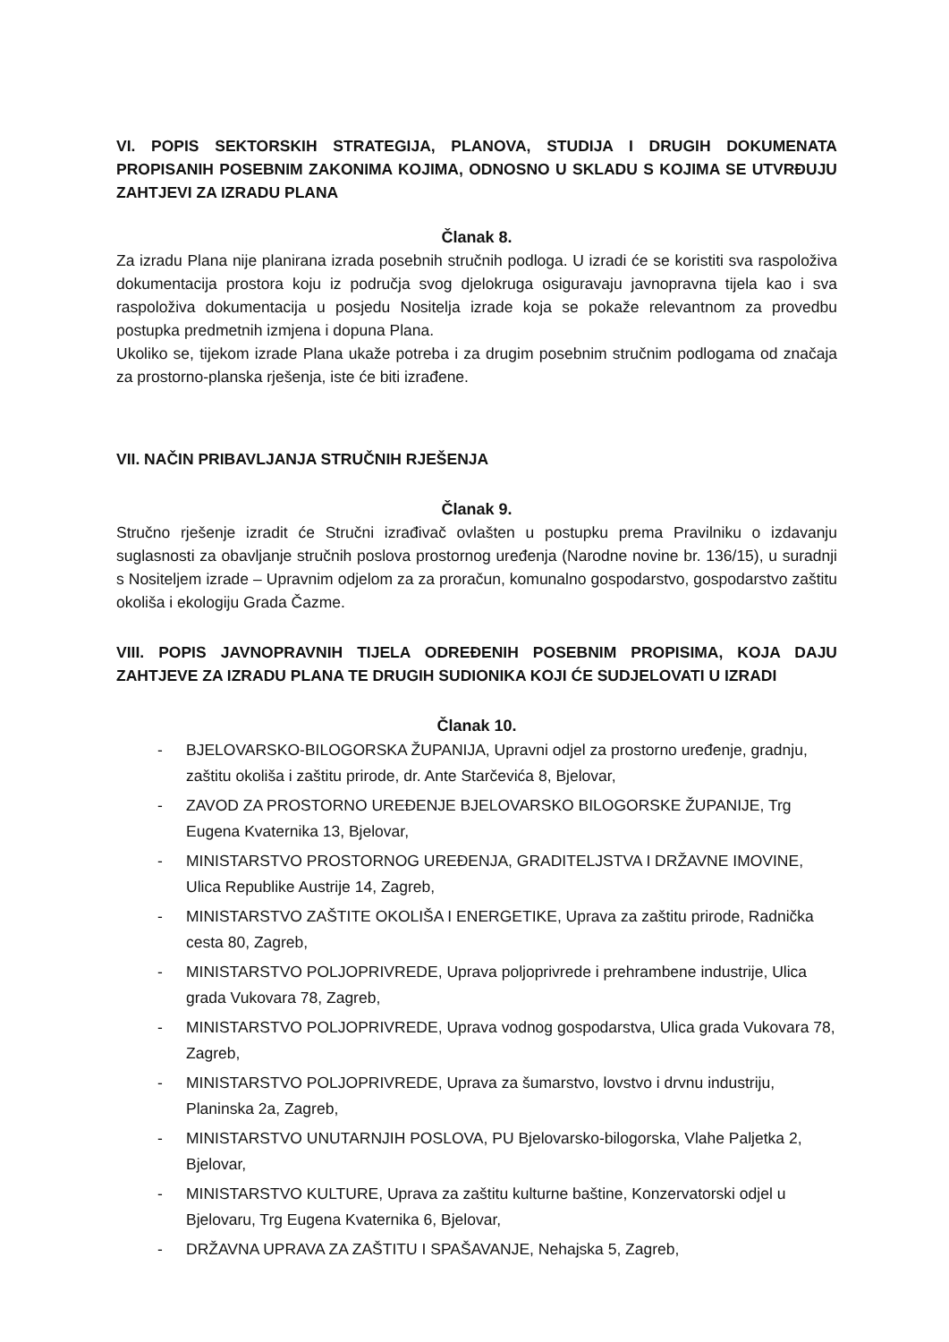VI. POPIS SEKTORSKIH STRATEGIJA, PLANOVA, STUDIJA I DRUGIH DOKUMENATA PROPISANIH POSEBNIM ZAKONIMA KOJIMA, ODNOSNO U SKLADU S KOJIMA SE UTVRĐUJU ZAHTJEVI ZA IZRADU PLANA
Članak 8.
Za izradu Plana nije planirana izrada posebnih stručnih podloga. U izradi će se koristiti sva raspoloživa dokumentacija prostora koju iz područja svog djelokruga osiguravaju javnopravna tijela kao i sva raspoloživa dokumentacija u posjedu Nositelja izrade koja se pokaže relevantnom za provedbu postupka predmetnih izmjena i dopuna Plana.
Ukoliko se, tijekom izrade Plana ukaže potreba i za drugim posebnim stručnim podlogama od značaja za prostorno-planska rješenja, iste će biti izrađene.
VII. NAČIN PRIBAVLJANJA STRUČNIH RJEŠENJA
Članak 9.
Stručno rješenje izradit će Stručni izrađivač ovlašten u postupku prema Pravilniku o izdavanju suglasnosti za obavljanje stručnih poslova prostornog uređenja (Narodne novine br. 136/15), u suradnji s Nositeljem izrade – Upravnim odjelom za za proračun, komunalno gospodarstvo, gospodarstvo zaštitu okoliša i ekologiju Grada Čazme.
VIII. POPIS JAVNOPRAVNIH TIJELA ODREĐENIH POSEBNIM PROPISIMA, KOJA DAJU ZAHTJEVE ZA IZRADU PLANA TE DRUGIH SUDIONIKA KOJI ĆE SUDJELOVATI U IZRADI
Članak 10.
- BJELOVARSKO-BILOGORSKA ŽUPANIJA, Upravni odjel za prostorno uređenje, gradnju, zaštitu okoliša i zaštitu prirode, dr. Ante Starčevića 8, Bjelovar,
- ZAVOD ZA PROSTORNO UREĐENJE BJELOVARSKO BILOGORSKE ŽUPANIJE, Trg Eugena Kvaternika 13, Bjelovar,
- MINISTARSTVO PROSTORNOG UREĐENJA, GRADITELJSTVA I DRŽAVNE IMOVINE, Ulica Republike Austrije 14, Zagreb,
- MINISTARSTVO ZAŠTITE OKOLIŠA I ENERGETIKE, Uprava za zaštitu prirode, Radnička cesta 80, Zagreb,
- MINISTARSTVO POLJOPRIVREDE, Uprava poljoprivrede i prehrambene industrije, Ulica grada Vukovara 78, Zagreb,
- MINISTARSTVO POLJOPRIVREDE, Uprava vodnog gospodarstva, Ulica grada Vukovara 78, Zagreb,
- MINISTARSTVO POLJOPRIVREDE, Uprava za šumarstvo, lovstvo i drvnu industriju, Planinska 2a, Zagreb,
- MINISTARSTVO UNUTARNJIH POSLOVA, PU Bjelovarsko-bilogorska, Vlahe Paljetka 2, Bjelovar,
- MINISTARSTVO KULTURE, Uprava za zaštitu kulturne baštine, Konzervatorski odjel u Bjelovaru, Trg Eugena Kvaternika 6, Bjelovar,
- DRŽAVNA UPRAVA ZA ZAŠTITU I SPAŠAVANJE, Nehajska 5, Zagreb,